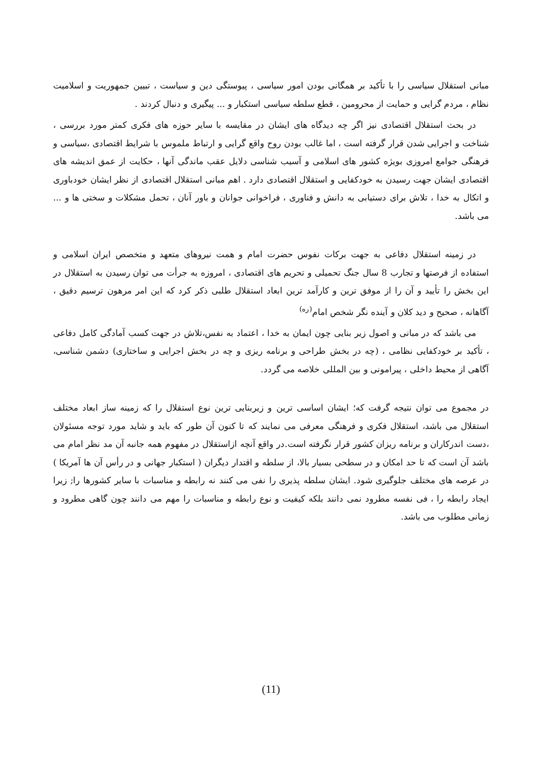مبانی استقلال سیاسی را با تأکید بر همگانی بودن امور سیاسی ، پیوستگی دین و سیاست ، تبیین جمهوریت و اسلامیت نظام ، مردم گرایی و حمایت از محرومین ، قطع سلطه سیاسی استکبار و ... پیگیری و دنبال کردند .
در بحث استقلال اقتصادی نیز اگر چه دیدگاه های ایشان در مقایسه با سایر حوزه های فکری کمتر مورد بررسی ، شناخت و اجرایی شدن قرار گرفته است ، اما غالب بودن روح واقع گرایی و ارتباط ملموس با شرایط اقتصادی ،سیاسی و فرهنگی جوامع امروزی بویژه کشور های اسلامی و آسیب شناسی دلایل عقب ماندگی آنها ، حکایت از عمق اندیشه های اقتصادی ایشان جهت رسیدن به خودکفایی و استقلال اقتصادی دارد . اهم مبانی استقلال اقتصادی از نظر ایشان خودباوری و اتکال به خدا ، تلاش برای دستیابی به دانش و فناوری ، فراخوانی جوانان و باور آنان ، تحمل مشکلات و سختی ها و ... می باشد.
در زمینه استقلال دفاعی به جهت برکات نفوس حضرت امام و همت نیروهای متعهد و متخصص ایران اسلامی و استفاده از فرصتها و تجارب 8 سال جنگ تحمیلی و تحریم های اقتصادی ، امروزه به جرأت می توان رسیدن به استقلال در این بخش را تأیید و آن را از موفق ترین و کارآمد ترین ابعاد استقلال طلبی ذکر کرد که این امر مرهون ترسیم دقیق ، آگاهانه ، صحیح و دید کلان و آینده نگر شخص امام<sup>(ره)</sup>
می باشد که در مبانی و اصول زیر بنایی چون ایمان به خدا ، اعتماد به نفس،تلاش در جهت کسب آمادگی کامل دفاعی ، تأکید بر خودکفایی نظامی ، (چه در بخش طراحی و برنامه ریزی و چه در بخش اجرایی و ساختاری) دشمن شناسی، آگاهی از محیط داخلی ، پیرامونی و بین المللی خلاصه می گردد.
در مجموع می توان نتیجه گرفت که؛ ایشان اساسی ترین و زیربنایی ترین نوع استقلال را که زمینه ساز ابعاد مختلف استقلال می باشد، استقلال فکری و فرهنگی معرفی می نمایند که تا کنون آن طور که باید و شاید مورد توجه مسئولان ،دست اندرکاران و برنامه ریزان کشور قرار نگرفته است.در واقع آنچه ازاستقلال در مفهوم همه جانبه آن مد نظر امام می باشد آن است که تا حد امکان و در سطحی بسیار بالا، از سلطه و اقتدار دیگران ( استکبار جهانی و در رأس آن ها آمریکا ) در عرصه های مختلف جلوگیری شود. ایشان سلطه پذیری را نفی می کنند نه رابطه و مناسبات با سایر کشورها را; زیرا ایجاد رابطه را ، فی نفسه مطرود نمی دانند بلکه کیفیت و نوع رابطه و مناسبات را مهم می دانند چون گاهی مطرود و زمانی مطلوب می باشد.
(11)